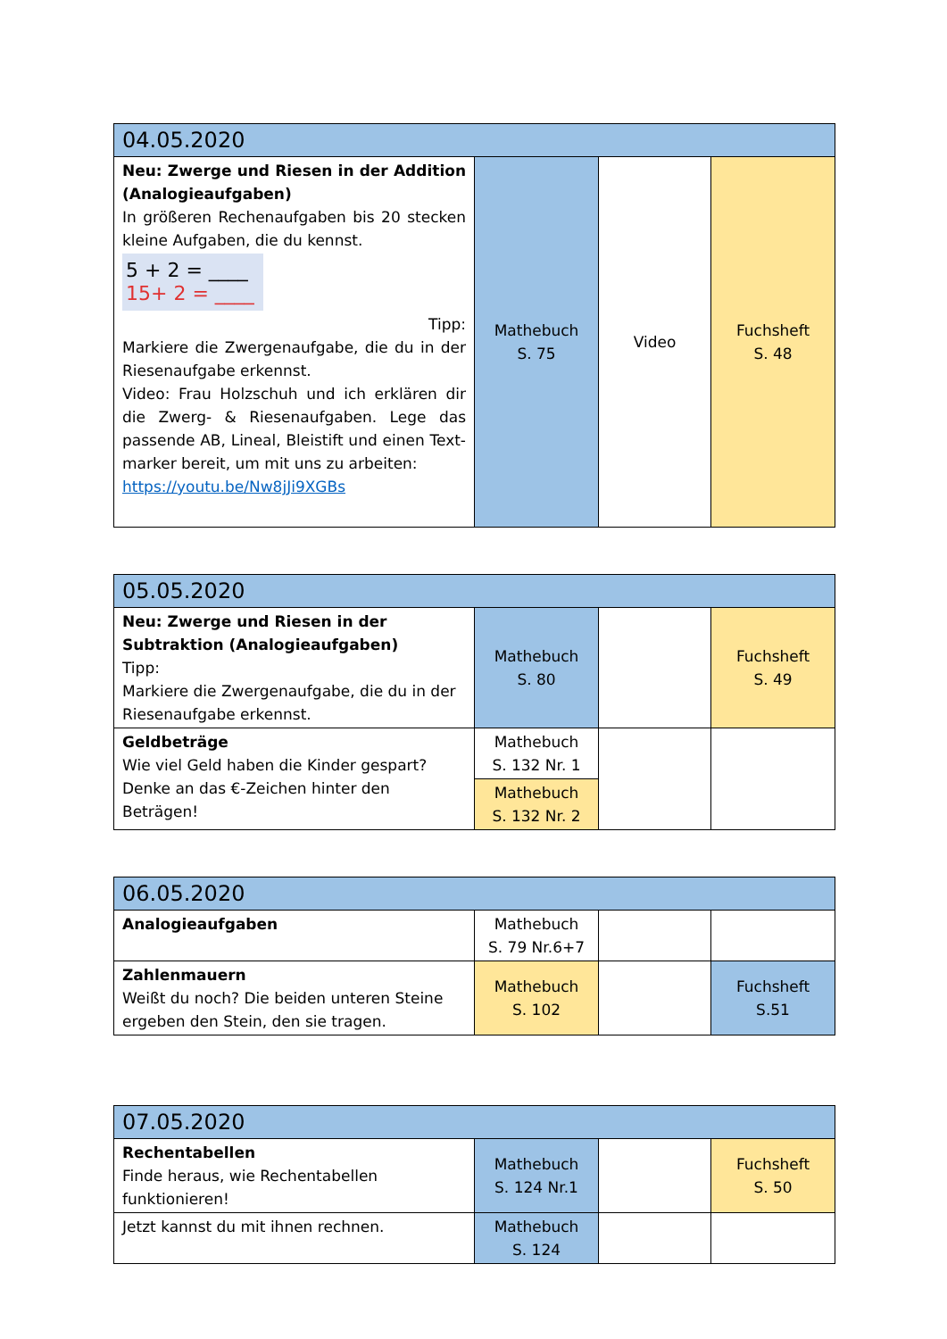| 04.05.2020 | | | |
| --- | --- | --- | --- |
| Neu: Zwerge und Riesen in der Addition (Analogieaufgaben) In größeren Rechenaufgaben bis 20 stecken kleine Aufgaben, die du kennst. 5 + 2 = ____ 15+ 2 = ____ Tipp: Markiere die Zwergenaufgabe, die du in der Riesenaufgabe erkennst. Video: Frau Holzschuh und ich erklären dir die Zwerg- & Riesenaufgaben. Lege das passende AB, Lineal, Bleistift und einen Text-marker bereit, um mit uns zu arbeiten: https://youtu.be/Nw8jJi9XGBs | Mathebuch S. 75 | Video | Fuchsheft S. 48 |
| 05.05.2020 | | | |
| --- | --- | --- | --- |
| Neu: Zwerge und Riesen in der Subtraktion (Analogieaufgaben) Tipp: Markiere die Zwergenaufgabe, die du in der Riesenaufgabe erkennst. | Mathebuch S. 80 | | Fuchsheft S. 49 |
| Geldbeträge Wie viel Geld haben die Kinder gespart? Denke an das €-Zeichen hinter den Beträgen! | Mathebuch S. 132 Nr. 1 | | |
| | Mathebuch S. 132 Nr. 2 | | |
| 06.05.2020 | | | |
| --- | --- | --- | --- |
| Analogieaufgaben | Mathebuch S. 79 Nr.6+7 | | |
| Zahlenmauern Weißt du noch? Die beiden unteren Steine ergeben den Stein, den sie tragen. | Mathebuch S. 102 | | Fuchsheft S.51 |
| 07.05.2020 | | | |
| --- | --- | --- | --- |
| Rechentabellen Finde heraus, wie Rechentabellen funktionieren! | Mathebuch S. 124 Nr.1 | | Fuchsheft S. 50 |
| Jetzt kannst du mit ihnen rechnen. | Mathebuch S. 124 | | |